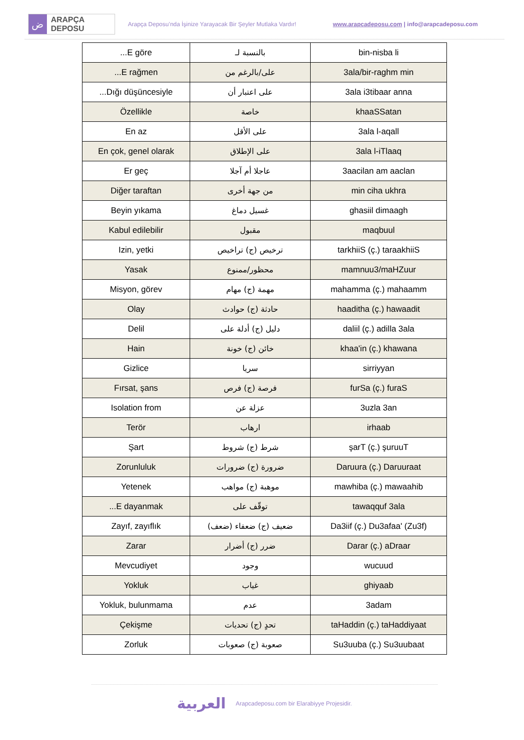ض
ARAPÇA DEPOSU
Arapça Deposu’nda İşinize Yarayacak Bir Şeyler Mutlaka Vardır!
www.arapcadeposu.com | info@arapcadeposu.com
| ...E göre | بالنسبة لـ | bin-nisba li |
| ...E rağmen | على/بالرغم من | 3ala/bir-raghm min |
| ...Dığı düşüncesiyle | على اعتبار أن | 3ala i3tibaar anna |
| Özellikle | خاصة | khaaSSatan |
| En az | على الأقل | 3ala l-aqall |
| En çok, genel olarak | على الإطلاق | 3ala l-iTlaaq |
| Er geç | عاجلا أم آجلا | 3aacilan am aaclan |
| Diğer taraftan | من جهة أخرى | min ciha ukhra |
| Beyin yıkama | غسيل دماغ | ghasiil dimaagh |
| Kabul edilebilir | مقبول | maqbuul |
| Izin, yetki | ترخيص (ج) تراخيص | tarkhiiS (ç.) taraakhiiS |
| Yasak | محظور/ممنوع | mamnuu3/maHZuur |
| Misyon, görev | مهمة (ج) مهام | mahamma (ç.) mahaamm |
| Olay | حادثة (ج) حوادث | haaditha (ç.) hawaadit |
| Delil | دليل (ج) أدلة على | daliil (ç.) adilla 3ala |
| Hain | خائن (ج) خونة | khaa'in (ç.) khawana |
| Gizlice | سريا | sirriyyan |
| Fırsat, şans | فرصة (ج) فرص | furSa (ç.) furaS |
| Isolation from | عزلة عن | 3uzla 3an |
| Terör | ارهاب | irhaab |
| Şart | شرط (ج) شروط | şarT (ç.) şuruuT |
| Zorunluluk | ضرورة (ج) ضرورات | Daruura (ç.) Daruuraat |
| Yetenek | موهبة (ج) مواهب | mawhiba (ç.) mawaahib |
| ...E dayanmak | توقّف على | tawaqquf 3ala |
| Zayıf, zayıflık | ضعيف (ج) ضعفاء (ضعف) | Da3iif (ç.) Du3afaa' (Zu3f) |
| Zarar | ضرر (ج) أضرار | Darar (ç.) aDraar |
| Mevcudiyet | وجود | wucuud |
| Yokluk | غياب | ghiyaab |
| Yokluk, bulunmama | عدم | 3adam |
| Çekişme | تحدٍ (ج) تحديات | taHaddin (ç.) taHaddiyaat |
| Zorluk | صعوبة (ج) صعوبات | Su3uuba (ç.) Su3uubaat |
العربية Arapcadeposu.com bir Elarabiyye Projesidir.